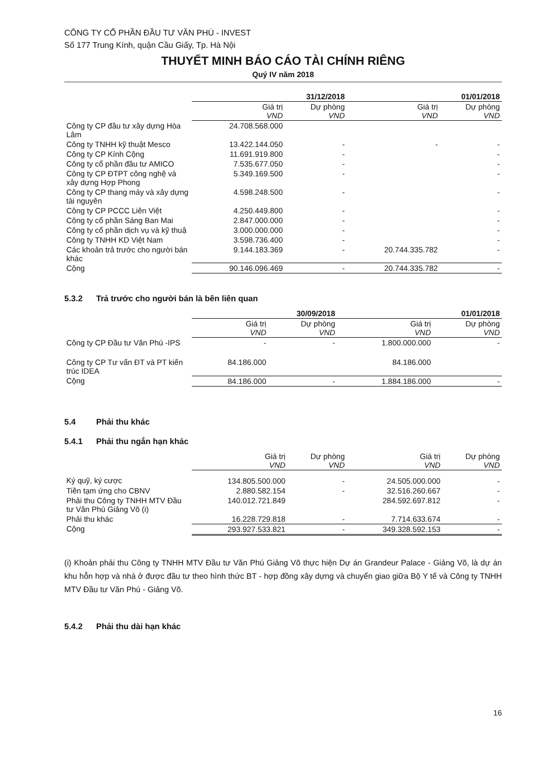CÔNG TY CỔ PHẦN ĐẦU TƯ VĂN PHÚ - INVEST
Số 177 Trung Kính, quận Cầu Giấy, Tp. Hà Nội
THUYẾT MINH BÁO CÁO TÀI CHÍNH RIÊNG
Quý IV năm 2018
| | 31/12/2018 | | 01/01/2018 | |
| | Giá trị VND | Dự phòng VND | Giá trị VND | Dự phòng VND |
| Công ty CP đầu tư xây dựng Hòa Lâm | 24.708.568.000 | | | |
| Công ty TNHH kỹ thuật Mesco | 13.422.144.050 | - | - | - |
| Công ty CP Kính Cộng | 11.691.919.800 | - | | - |
| Công ty cổ phần đầu tư AMICO | 7.535.677.050 | - | | - |
| Công ty CP ĐTPT công nghệ và xây dựng Hợp Phong | 5.349.169.500 | - | | - |
| Công ty CP thang máy và xây dựng tài nguyên | 4.598.248.500 | - | | - |
| Công ty CP PCCC Liên Việt | 4.250.449.800 | - | | - |
| Công ty cổ phần Sáng Ban Mai | 2.847.000.000 | - | | - |
| Công ty cổ phần dịch vụ và kỹ thuậ | 3.000.000.000 | - | | - |
| Công ty TNHH KD Việt Nam | 3.598.736.400 | - | | - |
| Các khoản trả trước cho người bán khác | 9.144.183.369 | - | 20.744.335.782 | - |
| Cộng | 90.146.096.469 | - | 20.744.335.782 | - |
5.3.2 Trả trước cho người bán là bên liên quan
| | 30/09/2018 | | 01/01/2018 | |
| | Giá trị VND | Dự phòng VND | Giá trị VND | Dự phòng VND |
| Công ty CP Đầu tư Văn Phú -IPS | - | - | 1.800.000.000 | - |
| Công ty CP Tư vấn ĐT và PT kiến trúc IDEA | 84.186.000 | | 84.186.000 | |
| Cộng | 84.186.000 | - | 1.884.186.000 | - |
5.4 Phải thu khác
5.4.1 Phải thu ngắn hạn khác
| | Giá trị VND | Dự phòng VND | Giá trị VND | Dự phòng VND |
| Ký quỹ, ký cược | 134.805.500.000 | - | 24.505.000.000 | - |
| Tiền tạm ứng cho CBNV | 2.880.582.154 | - | 32.516.260.667 | - |
| Phải thu Công ty TNHH MTV Đầu tư Văn Phú Giảng Võ (i) | 140.012.721.849 | | 284.592.697.812 | - |
| Phải thu khác | 16.228.729.818 | - | 7.714.633.674 | - |
| Cộng | 293.927.533.821 | - | 349.328.592.153 | - |
(i) Khoản phải thu Công ty TNHH MTV Đầu tư Văn Phú Giảng Võ thực hiện Dự án Grandeur Palace - Giảng Võ, là dự án khu hỗn hợp và nhà ở được đầu tư theo hình thức BT - hợp đồng xây dựng và chuyển giao giữa Bộ Y tế và Công ty TNHH MTV Đầu tư Văn Phú - Giảng Võ.
5.4.2 Phải thu dài hạn khác
16